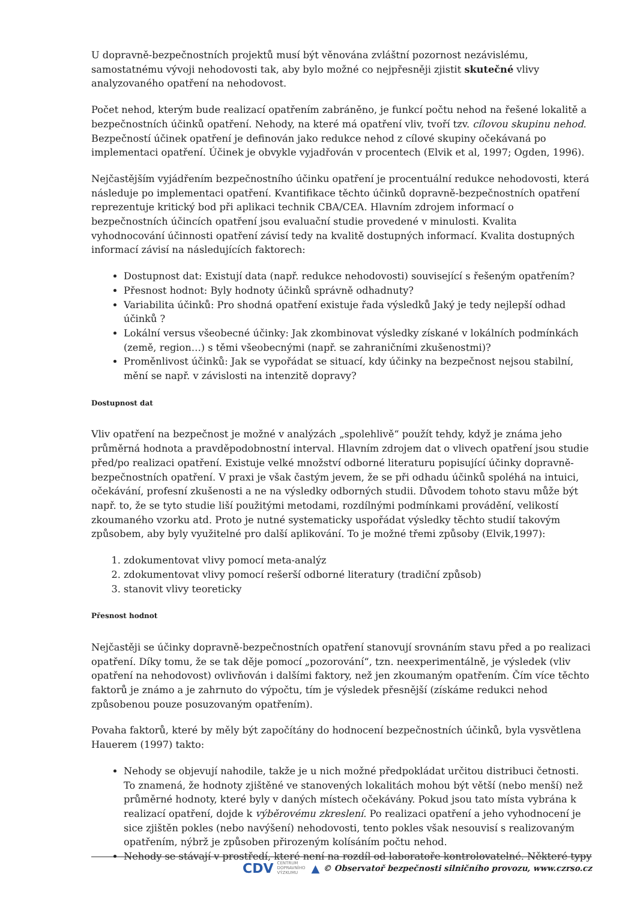U dopravně-bezpečnostních projektů musí být věnována zvláštní pozornost nezávislému, samostatnému vývoji nehodovosti tak, aby bylo možné co nejpřesněji zjistit skutečné vlivy analyzovaného opatření na nehodovost.
Počet nehod, kterým bude realizací opatřením zabráněno, je funkcí počtu nehod na řešené lokalitě a bezpečnostních účinků opatření. Nehody, na které má opatření vliv, tvoří tzv. cílovou skupinu nehod. Bezpečností účinek opatření je definován jako redukce nehod z cílové skupiny očekávaná po implementaci opatření. Účinek je obvykle vyjadřován v procentech (Elvik et al, 1997; Ogden, 1996).
Nejčastějším vyjádřením bezpečnostního účinku opatření je procentuální redukce nehodovosti, která následuje po implementaci opatření. Kvantifikace těchto účinků dopravně-bezpečnostních opatření reprezentuje kritický bod při aplikaci technik CBA/CEA. Hlavním zdrojem informací o bezpečnostních účincích opatření jsou evaluační studie provedené v minulosti. Kvalita vyhodnocování účinnosti opatření závisí tedy na kvalitě dostupných informací. Kvalita dostupných informací závisí na následujících faktorech:
Dostupnost dat: Existují data (např. redukce nehodovosti) související s řešeným opatřením?
Přesnost hodnot: Byly hodnoty účinků správně odhadnuty?
Variabilita účinků: Pro shodná opatření existuje řada výsledků Jaký je tedy nejlepší odhad účinků ?
Lokální versus všeobecné účinky: Jak zkombinovat výsledky získané v lokálních podmínkách (země, region…) s těmi všeobecnými (např. se zahraničními zkušenostmi)?
Proměnlivost účinků: Jak se vypořádat se situací, kdy účinky na bezpečnost nejsou stabilní, mění se např. v závislosti na intenzitě dopravy?
Dostupnost dat
Vliv opatření na bezpečnost je možné v analýzách „spolehlivě“ použít tehdy, když je známa jeho průměrná hodnota a pravděpodobnostní interval. Hlavním zdrojem dat o vlivech opatření jsou studie před/po realizaci opatření. Existuje velké množství odborné literaturu popisující účinky dopravně-bezpečnostních opatření. V praxi je však častým jevem, že se při odhadu účinků spoléhá na intuici, očekávání, profesní zkušenosti a ne na výsledky odborných studii. Důvodem tohoto stavu může být např. to, že se tyto studie liší použitými metodami, rozdílnými podmínkami provádění, velikostí zkoumaného vzorku atd. Proto je nutné systematicky uspořádat výsledky těchto studií takovým způsobem, aby byly využitelné pro další aplikování. To je možné třemi způsoby (Elvik,1997):
1. zdokumentovat vlivy pomocí meta-analýz
2. zdokumentovat vlivy pomocí rešerší odborné literatury (tradiční způsob)
3. stanovit vlivy teoreticky
Přesnost hodnot
Nejčastěji se účinky dopravně-bezpečnostních opatření stanovují srovnáním stavu před a po realizaci opatření. Díky tomu, že se tak děje pomocí „pozorování“, tzn. neexperimentálně, je výsledek (vliv opatření na nehodovost) ovlivňován i dalšími faktory, než jen zkoumaným opatřením. Čím více těchto faktorů je známo a je zahrnuto do výpočtu, tím je výsledek přesnější (získáme redukci nehod způsobenou pouze posuzovaným opatřením).
Povaha faktorů, které by měly být započítány do hodnocení bezpečnostních účinků, byla vysvětlena Hauerem (1997) takto:
Nehody se objevují nahodile, takže je u nich možné předpokládat určitou distribuci četnosti. To znamená, že hodnoty zjištěné ve stanovených lokalitách mohou být větší (nebo menší) než průměrné hodnoty, které byly v daných místech očekávány. Pokud jsou tato místa vybrána k realizací opatření, dojde k výběrovému zkreslení. Po realizaci opatření a jeho vyhodnocení je sice zjištěn pokles (nebo navýšení) nehodovosti, tento pokles však nesouvisí s realizovaným opatřením, nýbrž je způsoben přirozeným kolísáním počtu nehod.
Nehody se stávají v prostředí, které není na rozdíl od laboratoře kontrolovatelné. Některé typy
CDV CENTRUM
DOPRAVNÍHO
VÝZKUMU ▲ © Observatoř bezpečnosti silničního provozu, www.czrso.cz